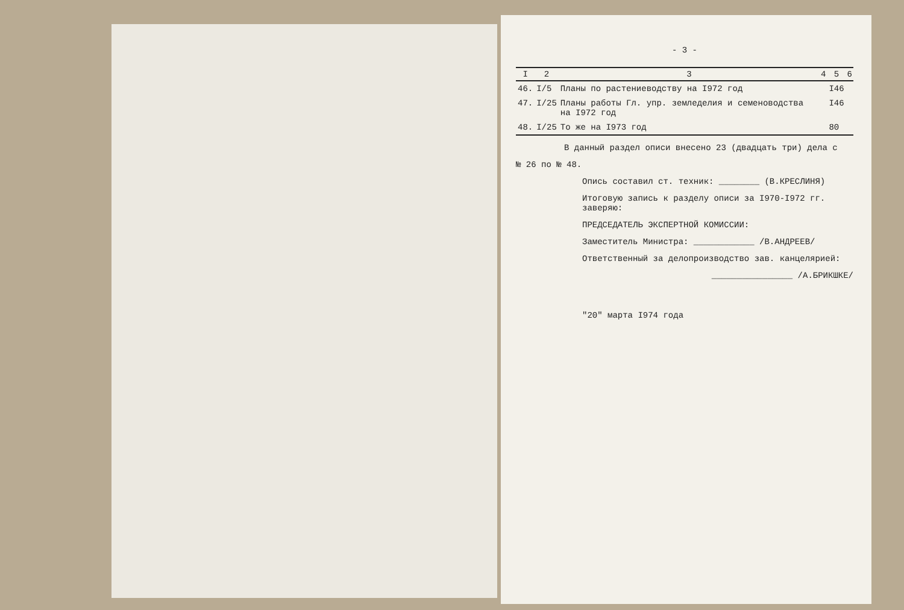- 3 -
| I | 2 | 3 | 4 | 5 | 6 |
| --- | --- | --- | --- | --- | --- |
| 46. | I/5 | Планы по растениеводству на I972 год | | I46 | |
| 47. | I/25 | Планы работы Гл. упр. земледелия и семеноводства на I972 год | | I46 | |
| 48. | I/25 | То же на I973 год | | 80 | |
В данный раздел описи внесено 23 (двадцать три) дела с
№ 26 по № 48.
Опись составил ст. техник: ________ (В.КРЕСЛИНЯ)
Итоговую запись к разделу описи за I970-I972 гг. заверяю:
ПРЕДСЕДАТЕЛЬ ЭКСПЕРТНОЙ КОМИССИИ:
Заместитель Министра: ____________ /В.АНДРЕЕВ/
Ответственный за делопроизводство зав. канцелярией:
________________ /А.БРИКШКЕ/
"20" марта I974 года